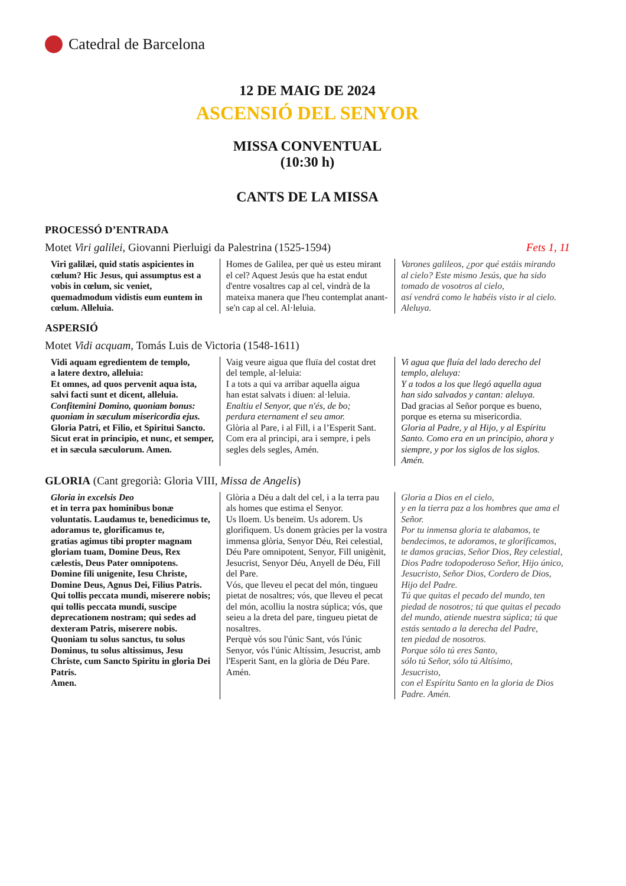Catedral de Barcelona
12 DE MAIG DE 2024
ASCENSIÓ DEL SENYOR
MISSA CONVENTUAL
(10:30 h)
CANTS DE LA MISSA
PROCESSÓ D’ENTRADA
Motet Viri galilei, Giovanni Pierluigi da Palestrina (1525-1594) Fets 1, 11
| Viri galilæi, quid statis aspicientes in cœlum? Hic Jesus, qui assumptus est a vobis in cœlum, sic veniet, quemadmodum vidistis eum euntem in cœlum. Alleluia. | Homes de Galilea, per què us esteu mirant el cel? Aquest Jesús que ha estat endut d'entre vosaltres cap al cel, vindrà de la mateixa manera que l'heu contemplat anant-se'n cap al cel. Al·leluia. | Varones galileos, ¿por qué estáis mirando al cielo? Este mismo Jesús, que ha sido tomado de vosotros al cielo, así vendrá como le habéis visto ir al cielo. Aleluya. |
ASPERSIÓ
Motet Vidi acquam, Tomás Luis de Victoria (1548-1611)
| Vidi aquam egredientem de templo, a latere dextro, alleluia: Et omnes, ad quos pervenit aqua ista, salvi facti sunt et dicent, alleluia. Confitemini Domino, quoniam bonus: quoniam in sæculum misericordia ejus. Gloria Patri, et Filio, et Spiritui Sancto. Sicut erat in principio, et nunc, et semper, et in sæcula sæculorum. Amen. | Vaig veure aigua que fluïa del costat dret del temple, al·leluia: I a tots a qui va arribar aquella aigua han estat salvats i diuen: al·leluia. Enaltiu el Senyor, que n'és, de bo; perdura eternament el seu amor. Glòria al Pare, i al Fill, i a l’Esperit Sant. Com era al principi, ara i sempre, i pels segles dels segles, Amén. | Vi agua que fluía del lado derecho del templo, aleluya: Y a todos a los que llegó aquella agua han sido salvados y cantan: aleluya. Dad gracias al Señor porque es bueno, porque es eterna su misericordia. Gloria al Padre, y al Hijo, y al Espíritu Santo. Como era en un principio, ahora y siempre, y por los siglos de los siglos. Amén. |
GLORIA (Cant gregorià: Gloria VIII, Missa de Angelis)
| Gloria in excelsis Deo et in terra pax hominibus bonæ voluntatis. Laudamus te, benedicimus te, adoramus te, glorificamus te, gratias agimus tibi propter magnam gloriam tuam, Domine Deus, Rex cælestis, Deus Pater omnipotens. Domine fili unigenite, Iesu Christe, Domine Deus, Agnus Dei, Filius Patris. Qui tollis peccata mundi, miserere nobis; qui tollis peccata mundi, suscipe deprecationem nostram; qui sedes ad dexteram Patris, miserere nobis. Quoniam tu solus sanctus, tu solus Dominus, tu solus altissimus, Jesu Christe, cum Sancto Spiritu in gloria Dei Patris. Amen. | Glòria a Déu a dalt del cel, i a la terra pau als homes que estima el Senyor. Us lloem. Us beneïm. Us adorem. Us glorifiquem. Us donem gràcies per la vostra immensa glòria, Senyor Déu, Rei celestial, Déu Pare omnipotent, Senyor, Fill unigènit, Jesucrist, Senyor Déu, Anyell de Déu, Fill del Pare. Vós, que lleveu el pecat del món, tingueu pietat de nosaltres; vós, que lleveu el pecat del món, acolliu la nostra súplica; vós, que seieu a la dreta del pare, tingueu pietat de nosaltres. Perquè vós sou l'únic Sant, vós l'únic Senyor, vós l'únic Altíssim, Jesucrist, amb l'Esperit Sant, en la glòria de Déu Pare. Amén. | Gloria a Dios en el cielo, y en la tierra paz a los hombres que ama el Señor. Por tu inmensa gloria te alabamos, te bendecimos, te adoramos, te glorificamos, te damos gracias, Señor Dios, Rey celestial, Dios Padre todopoderoso Señor, Hijo único, Jesucristo, Señor Dios, Cordero de Dios, Hijo del Padre. Tú que quitas el pecado del mundo, ten piedad de nosotros; tú que quitas el pecado del mundo, atiende nuestra súplica; tú que estás sentado a la derecha del Padre, ten piedad de nosotros. Porque sólo tú eres Santo, sólo tú Señor, sólo tú Altísimo, Jesucristo, con el Espíritu Santo en la gloria de Dios Padre. Amén. |